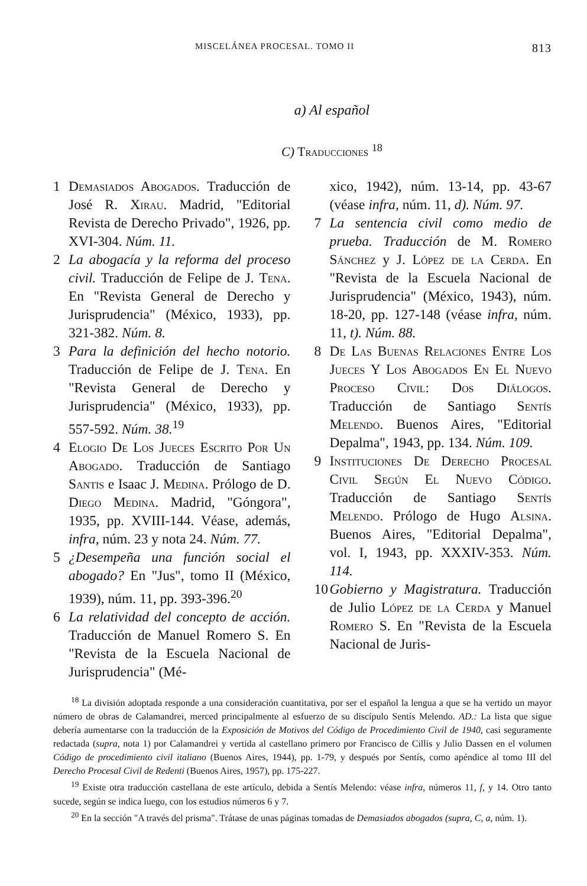MISCELÁNEA PROCESAL. TOMO II 813
a) Al español
C) Traducciones <sup>18</sup>
1 Demasiados Abogados. Traducción de José R. Xirau. Madrid, "Editorial Revista de Derecho Privado", 1926, pp. XVI-304. Núm. 11.
2 La abogacía y la reforma del proceso civil. Traducción de Felipe de J. Tena. En "Revista General de Derecho y Jurisprudencia" (México, 1933), pp. 321-382. Núm. 8.
3 Para la definición del hecho notorio. Traducción de Felipe de J. Tena. En "Revista General de Derecho y Jurisprudencia" (México, 1933), pp. 557-592. Núm. 38.<sup>19</sup>
4 Elogio De Los Jueces Escrito Por Un Abogado. Traducción de Santiago Santis e Isaac J. Medina. Prólogo de D. Diego Medina. Madrid, "Góngora", 1935, pp. XVIII-144. Véase, además, infra, núm. 23 y nota 24. Núm. 77.
5 ¿Desempeña una función social el abogado? En "Jus", tomo II (México, 1939), núm. 11, pp. 393-396.<sup>20</sup>
6 La relatividad del concepto de acción. Traducción de Manuel Romero S. En "Revista de la Escuela Nacional de Jurisprudencia" (Mé-
xico, 1942), núm. 13-14, pp. 43-67 (véase infra, núm. 11, d). Núm. 97.
7 La sentencia civil como medio de prueba. Traducción de M. Romero Sánchez y J. López de la Cerda. En "Revista de la Escuela Nacional de Jurisprudencia" (México, 1943), núm. 18-20, pp. 127-148 (véase infra, núm. 11, t). Núm. 88.
8 De Las Buenas Relaciones Entre Los Jueces Y Los Abogados En El Nuevo Proceso Civil: Dos Diálogos. Traducción de Santiago Sentís Melendo. Buenos Aires, "Editorial Depalma", 1943, pp. 134. Núm. 109.
9 Instituciones De Derecho Procesal Civil Según El Nuevo Código. Traducción de Santiago Sentís Melendo. Prólogo de Hugo Alsina. Buenos Aires, "Editorial Depalma", vol. I, 1943, pp. XXXIV-353. Núm. 114.
10 Gobierno y Magistratura. Traducción de Julio López de la Cerda y Manuel Romero S. En "Revista de la Escuela Nacional de Juris-
<sup>18</sup> La división adoptada responde a una consideración cuantitativa, por ser el español la lengua a que se ha vertido un mayor número de obras de Calamandrei, merced principalmente al esfuerzo de su discípulo Sentís Melendo. AD.: La lista que sigue debería aumentarse con la traducción de la Exposición de Motivos del Código de Procedimiento Civil de 1940, casi seguramente redactada (supra, nota 1) por Calamandrei y vertida al castellano primero por Francisco de Cillis y Julio Dassen en el volumen Código de procedimiento civil italiano (Buenos Aires, 1944), pp. 1-79, y después por Sentís, como apéndice al tomo III del Derecho Procesal Civil de Redenti (Buenos Aires, 1957), pp. 175-227.
<sup>19</sup> Existe otra traducción castellana de este artículo, debida a Sentís Melendo: véase infra, números 11, f, y 14. Otro tanto sucede, según se indica luego, con los estudios números 6 y 7.
<sup>20</sup> En la sección "A través del prisma". Trátase de unas páginas tomadas de Demasiados abogados (supra, C, a, núm. 1).